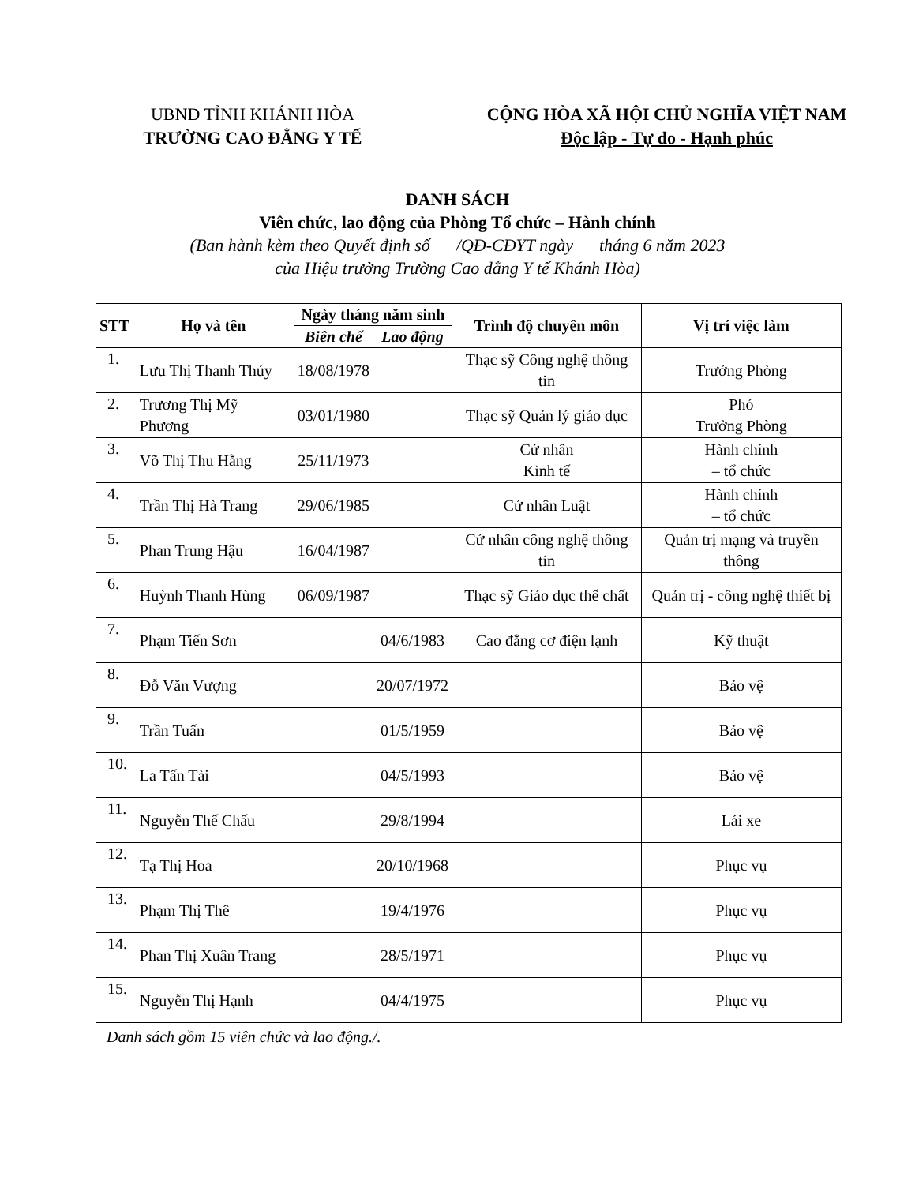UBND TỈNH KHÁNH HÒA
TRƯỜNG CAO ĐẲNG Y TẾ
CỘNG HÒA XÃ HỘI CHỦ NGHĨA VIỆT NAM
Độc lập - Tự do - Hạnh phúc
DANH SÁCH
Viên chức, lao động của Phòng Tổ chức – Hành chính
(Ban hành kèm theo Quyết định số /QĐ-CĐYT ngày tháng 6 năm 2023
của Hiệu trưởng Trường Cao đẳng Y tế Khánh Hòa)
| STT | Họ và tên | Ngày tháng năm sinh | | Trình độ chuyên môn | Vị trí việc làm |
| --- | --- | --- | --- | --- | --- |
| | | Biên chế | Lao động | | |
| 1. | Lưu Thị Thanh Thúy | 18/08/1978 | | Thạc sỹ Công nghệ thông tin | Trưởng Phòng |
| 2. | Trương Thị Mỹ Phương | 03/01/1980 | | Thạc sỹ Quản lý giáo dục | Phó Trưởng Phòng |
| 3. | Võ Thị Thu Hằng | 25/11/1973 | | Cử nhân Kinh tế | Hành chính – tổ chức |
| 4. | Trần Thị Hà Trang | 29/06/1985 | | Cử nhân Luật | Hành chính – tổ chức |
| 5. | Phan Trung Hậu | 16/04/1987 | | Cử nhân công nghệ thông tin | Quản trị mạng và truyền thông |
| 6. | Huỳnh Thanh Hùng | 06/09/1987 | | Thạc sỹ Giáo dục thể chất | Quản trị - công nghệ thiết bị |
| 7. | Phạm Tiến Sơn | | 04/6/1983 | Cao đẳng cơ điện lạnh | Kỹ thuật |
| 8. | Đỗ Văn Vượng | | 20/07/1972 | | Bảo vệ |
| 9. | Trần Tuấn | | 01/5/1959 | | Bảo vệ |
| 10. | La Tấn Tài | | 04/5/1993 | | Bảo vệ |
| 11. | Nguyễn Thế Chấu | | 29/8/1994 | | Lái xe |
| 12. | Tạ Thị Hoa | | 20/10/1968 | | Phục vụ |
| 13. | Phạm Thị Thê | | 19/4/1976 | | Phục vụ |
| 14. | Phan Thị Xuân Trang | | 28/5/1971 | | Phục vụ |
| 15. | Nguyễn Thị Hạnh | | 04/4/1975 | | Phục vụ |
Danh sách gồm 15 viên chức và lao động./.